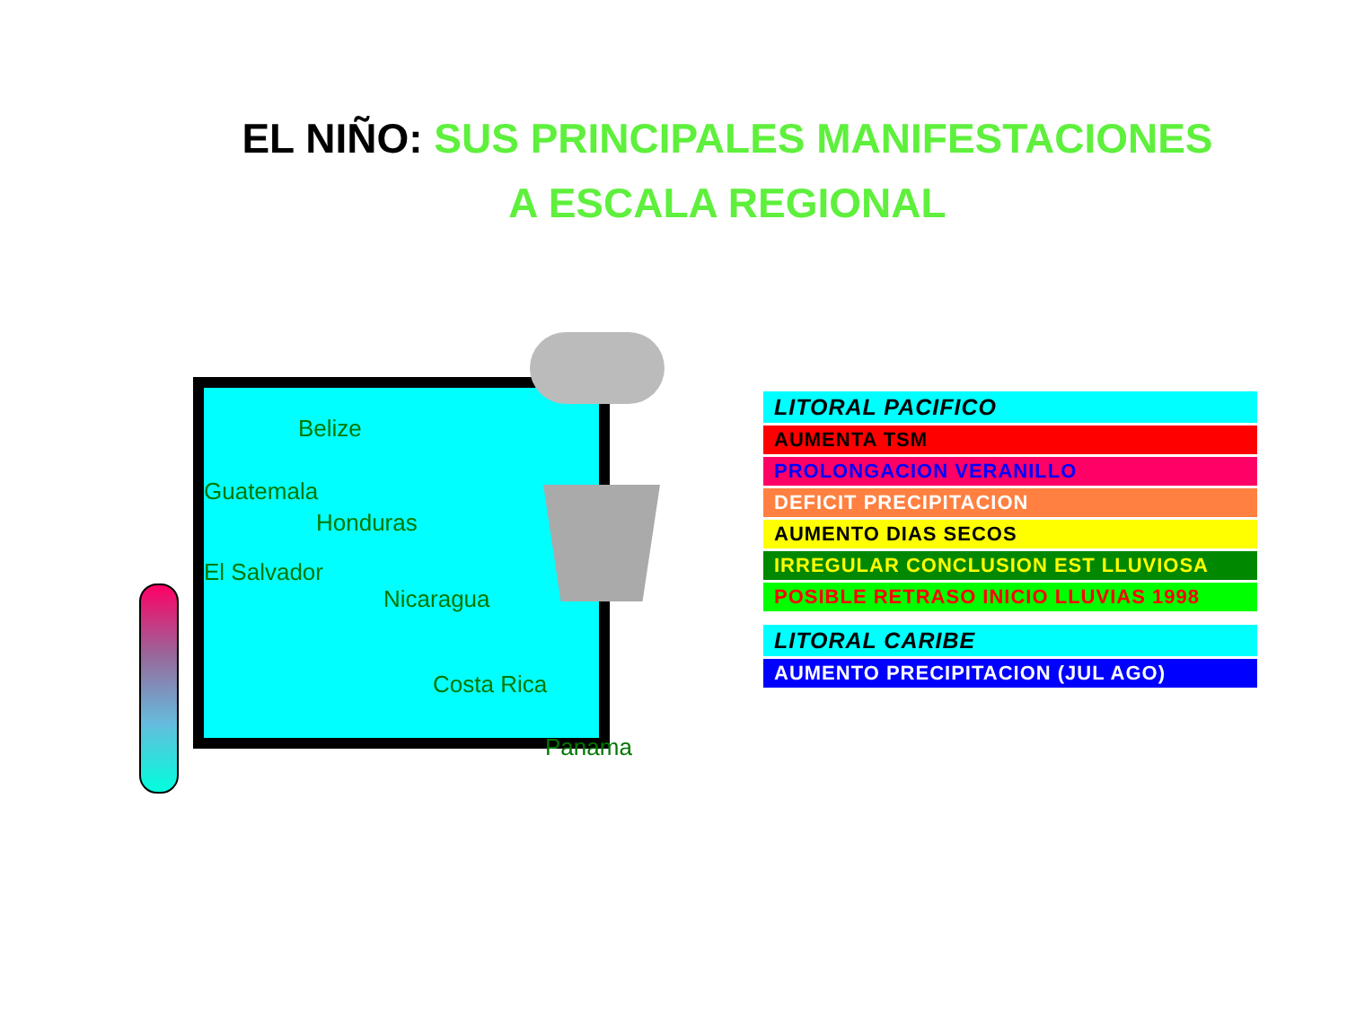EL NIÑO: SUS PRINCIPALES MANIFESTACIONES
A ESCALA REGIONAL
Belize
Guatemala
Honduras
El Salvador
Nicaragua
Costa Rica
Panama
LITORAL PACIFICO
AUMENTA TSM
PROLONGACION VERANILLO
DEFICIT PRECIPITACION
AUMENTO DIAS SECOS
IRREGULAR CONCLUSION EST LLUVIOSA
POSIBLE RETRASO INICIO LLUVIAS 1998
LITORAL CARIBE
AUMENTO PRECIPITACION (JUL AGO)